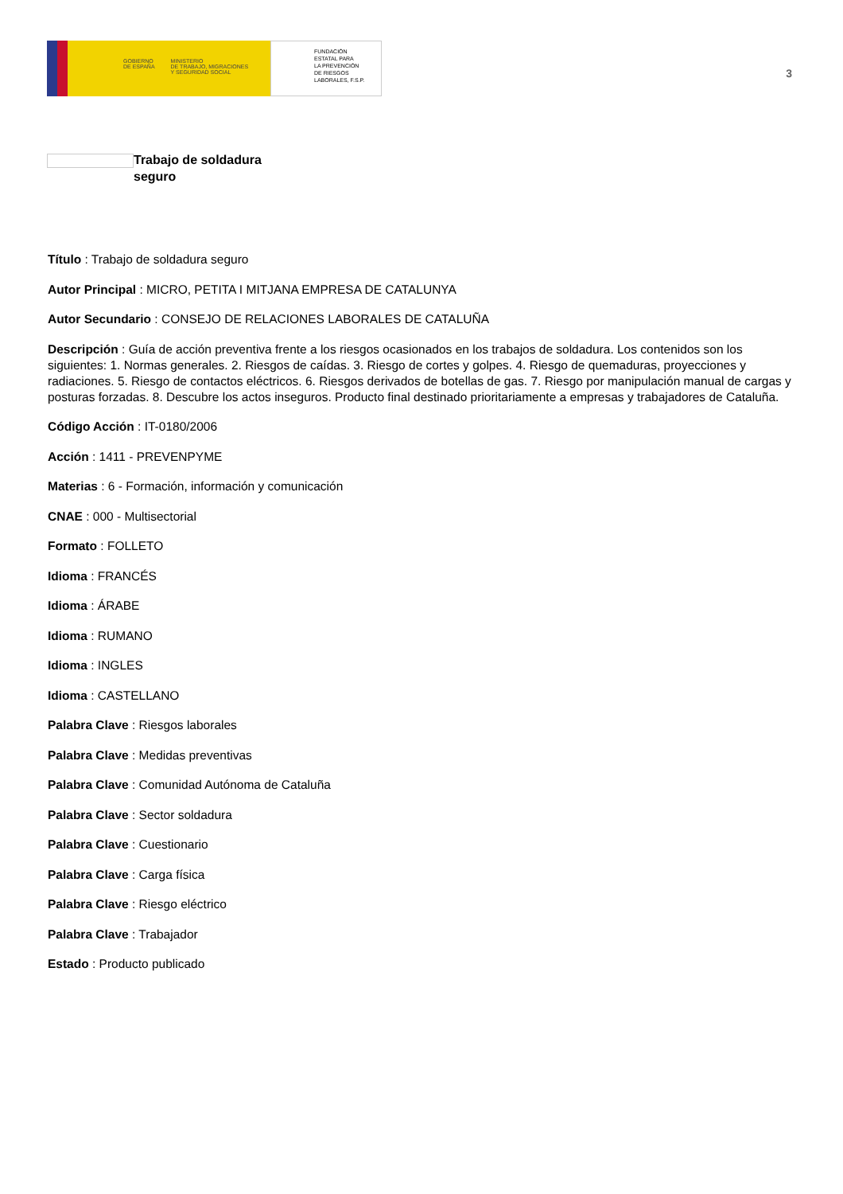GOBIERNO
DE ESPAÑA
MINISTERIO
DE TRABAJO, MIGRACIONES
Y SEGURIDAD SOCIAL
FUNDACIÓN
ESTATAL PARA
LA PREVENCIÓN
DE RIESGOS
LABORALES, F.S.P.
3
Trabajo de soldadura seguro
Título : Trabajo de soldadura seguro
Autor Principal : MICRO, PETITA I MITJANA EMPRESA DE CATALUNYA
Autor Secundario : CONSEJO DE RELACIONES LABORALES DE CATALUÑA
Descripción : Guía de acción preventiva frente a los riesgos ocasionados en los trabajos de soldadura. Los contenidos son los siguientes: 1. Normas generales. 2. Riesgos de caídas. 3. Riesgo de cortes y golpes. 4. Riesgo de quemaduras, proyecciones y radiaciones. 5. Riesgo de contactos eléctricos. 6. Riesgos derivados de botellas de gas. 7. Riesgo por manipulación manual de cargas y posturas forzadas. 8. Descubre los actos inseguros. Producto final destinado prioritariamente a empresas y trabajadores de Cataluña.
Código Acción : IT-0180/2006
Acción : 1411 - PREVENPYME
Materias : 6 - Formación, información y comunicación
CNAE : 000 - Multisectorial
Formato : FOLLETO
Idioma : FRANCÉS
Idioma : ÁRABE
Idioma : RUMANO
Idioma : INGLES
Idioma : CASTELLANO
Palabra Clave : Riesgos laborales
Palabra Clave : Medidas preventivas
Palabra Clave : Comunidad Autónoma de Cataluña
Palabra Clave : Sector soldadura
Palabra Clave : Cuestionario
Palabra Clave : Carga física
Palabra Clave : Riesgo eléctrico
Palabra Clave : Trabajador
Estado : Producto publicado